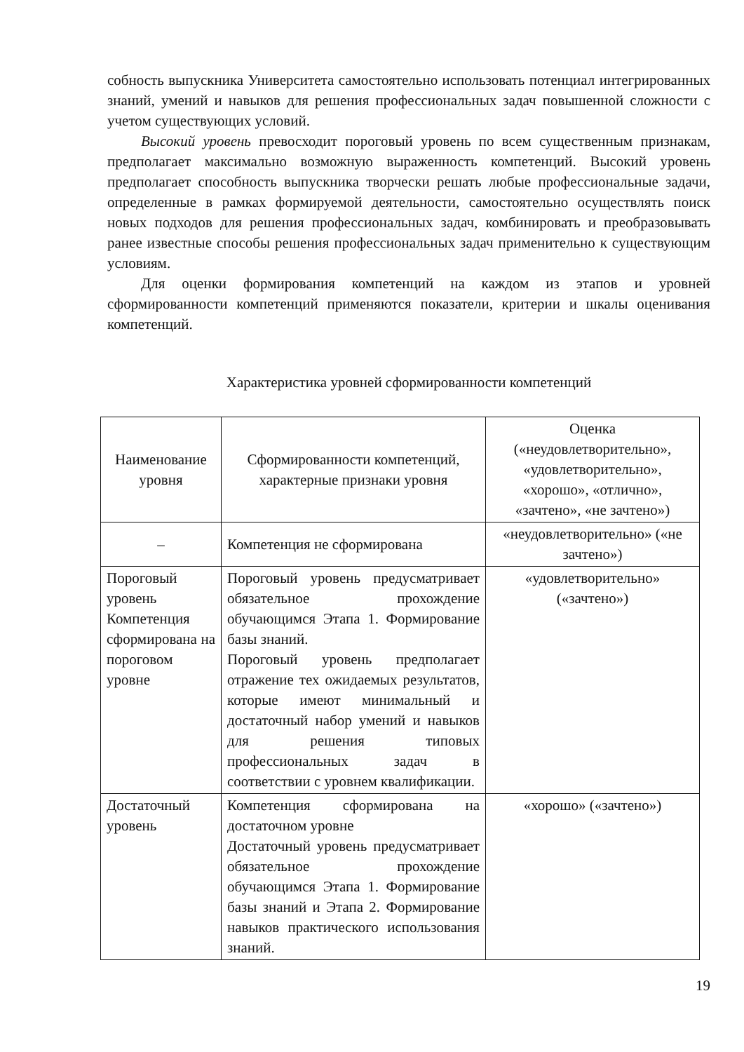собность выпускника Университета самостоятельно использовать потенциал интегрированных знаний, умений и навыков для решения профессиональных задач повышенной сложности с учетом существующих условий.
Высокий уровень превосходит пороговый уровень по всем существенным признакам, предполагает максимально возможную выраженность компетенций. Высокий уровень предполагает способность выпускника творчески решать любые профессиональные задачи, определенные в рамках формируемой деятельности, самостоятельно осуществлять поиск новых подходов для решения профессиональных задач, комбинировать и преобразовывать ранее известные способы решения профессиональных задач применительно к существующим условиям.
Для оценки формирования компетенций на каждом из этапов и уровней сформированности компетенций применяются показатели, критерии и шкалы оценивания компетенций.
Характеристика уровней сформированности компетенций
| Наименование уровня | Сформированности компетенций, характерные признаки уровня | Оценка («неудовлетворительно», «удовлетворительно», «хорошо», «отлично», «зачтено», «не зачтено») |
| --- | --- | --- |
| – | Компетенция не сформирована | «неудовлетворительно» («не зачтено») |
| Пороговый уровень Компетенция сформирована на пороговом уровне | Пороговый уровень предусматривает обязательное прохождение обучающимся Этапа 1. Формирование базы знаний. Пороговый уровень предполагает отражение тех ожидаемых результатов, которые имеют минимальный и достаточный набор умений и навыков для решения типовых профессиональных задач в соответствии с уровнем квалификации. | «удовлетворительно» («зачтено») |
| Достаточный уровень | Компетенция сформирована на достаточном уровне Достаточный уровень предусматривает обязательное прохождение обучающимся Этапа 1. Формирование базы знаний и Этапа 2. Формирование навыков практического использования знаний. | «хорошо» («зачтено») |
19